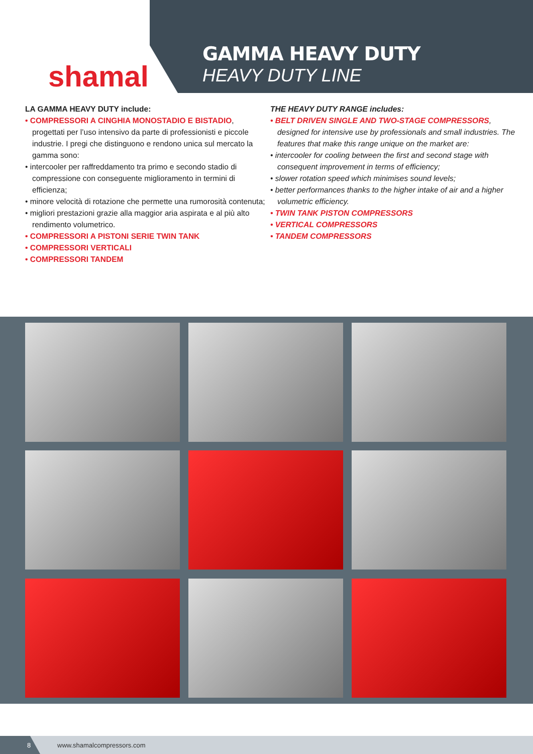shamal
GAMMA HEAVY DUTY
HEAVY DUTY LINE
LA GAMMA HEAVY DUTY include:
• COMPRESSORI A CINGHIA MONOSTADIO E BISTADIO,
progettati per l’uso intensivo da parte di professionisti e piccole industrie. I pregi che distinguono e rendono unica sul mercato la gamma sono:
• intercooler per raffreddamento tra primo e secondo stadio di
compressione con conseguente miglioramento in termini di efficienza;
• minore velocità di rotazione che permette una rumorosità contenuta;
• migliori prestazioni grazie alla maggior aria aspirata e al più alto
rendimento volumetrico.
• COMPRESSORI A PISTONI SERIE TWIN TANK
• COMPRESSORI VERTICALI
• COMPRESSORI TANDEM
THE HEAVY DUTY RANGE includes:
• BELT DRIVEN SINGLE AND TWO-STAGE COMPRESSORS,
designed for intensive use by professionals and small industries. The features that make this range unique on the market are:
• intercooler for cooling between the first and second stage with
consequent improvement in terms of efficiency;
• slower rotation speed which minimises sound levels;
• better performances thanks to the higher intake of air and a higher
volumetric efficiency.
• TWIN TANK PISTON COMPRESSORS
• VERTICAL COMPRESSORS
• TANDEM COMPRESSORS
8
www.shamalcompressors.com